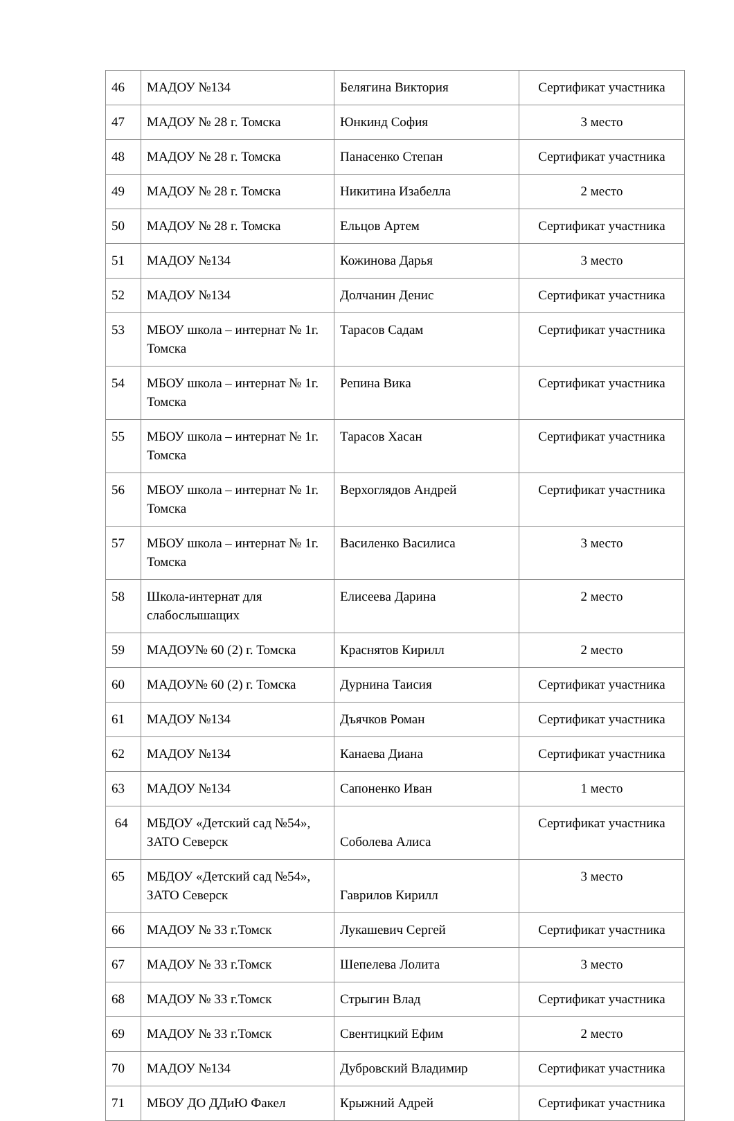| 46 | МАДОУ №134 | Белягина Виктория | Сертификат участника |
| 47 | МАДОУ № 28 г. Томска | Юнкинд София | 3 место |
| 48 | МАДОУ № 28 г. Томска | Панасенко Степан | Сертификат участника |
| 49 | МАДОУ № 28 г. Томска | Никитина Изабелла | 2 место |
| 50 | МАДОУ № 28 г. Томска | Ельцов Артем | Сертификат участника |
| 51 | МАДОУ №134 | Кожинова Дарья | 3 место |
| 52 | МАДОУ №134 | Долчанин Денис | Сертификат участника |
| 53 | МБОУ школа – интернат № 1г. Томска | Тарасов Садам | Сертификат участника |
| 54 | МБОУ школа – интернат № 1г. Томска | Репина Вика | Сертификат участника |
| 55 | МБОУ школа – интернат № 1г. Томска | Тарасов Хасан | Сертификат участника |
| 56 | МБОУ школа – интернат № 1г. Томска | Верхоглядов Андрей | Сертификат участника |
| 57 | МБОУ школа – интернат № 1г. Томска | Василенко Василиса | 3 место |
| 58 | Школа-интернат для слабослышащих | Елисеева Дарина | 2 место |
| 59 | МАДОУ№ 60 (2) г. Томска | Краснятов Кирилл | 2 место |
| 60 | МАДОУ№ 60 (2) г. Томска | Дурнина Таисия | Сертификат участника |
| 61 | МАДОУ №134 | Дъячков Роман | Сертификат участника |
| 62 | МАДОУ №134 | Канаева Диана | Сертификат участника |
| 63 | МАДОУ №134 | Сапоненко Иван | 1 место |
| 64 | МБДОУ «Детский сад №54», ЗАТО Северск | Соболева Алиса | Сертификат участника |
| 65 | МБДОУ «Детский сад №54», ЗАТО Северск | Гаврилов Кирилл | 3 место |
| 66 | МАДОУ № 33 г.Томск | Лукашевич Сергей | Сертификат участника |
| 67 | МАДОУ № 33 г.Томск | Шепелева Лолита | 3 место |
| 68 | МАДОУ № 33 г.Томск | Стрыгин Влад | Сертификат участника |
| 69 | МАДОУ № 33 г.Томск | Свентицкий Ефим | 2 место |
| 70 | МАДОУ №134 | Дубровский Владимир | Сертификат участника |
| 71 | МБОУ ДО ДДиЮ Факел | Крыжний Адрей | Сертификат участника |